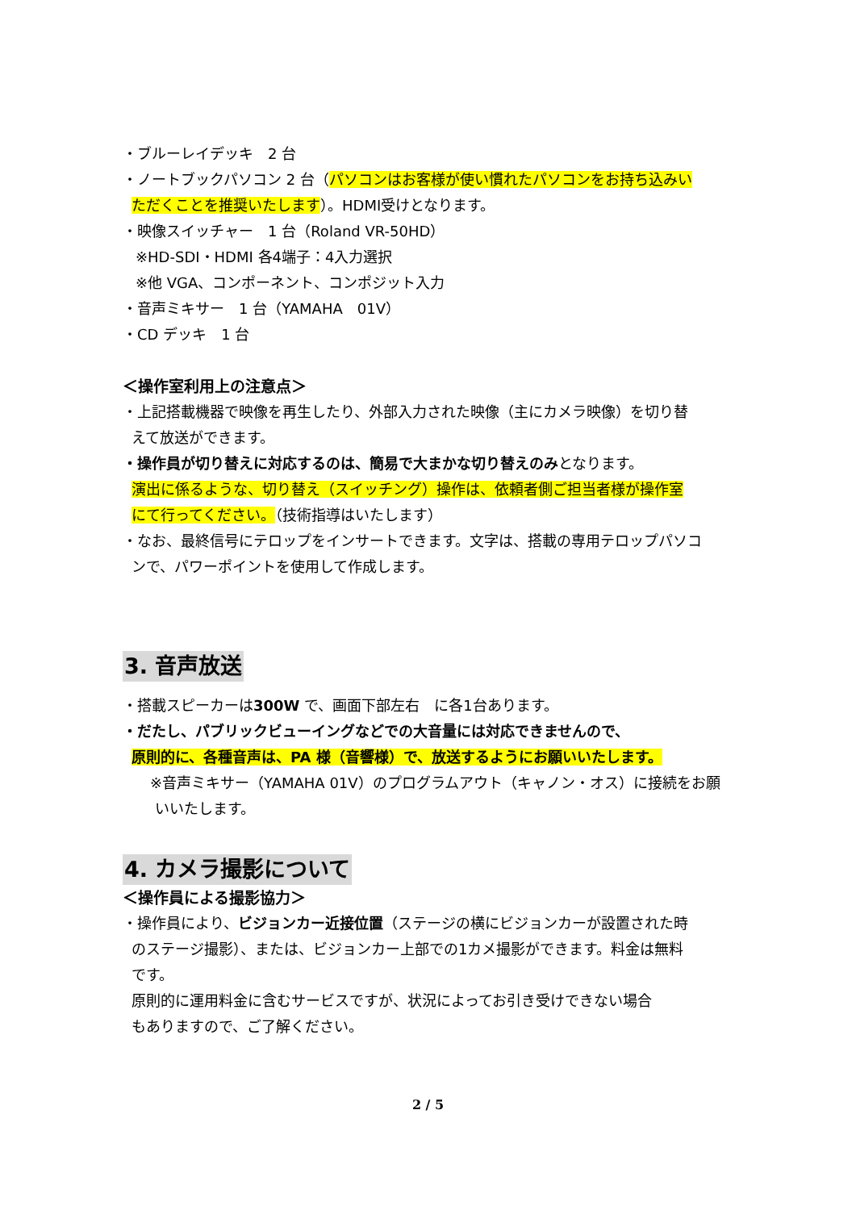・ブルーレイデッキ　2 台
・ノートブックパソコン 2 台（パソコンはお客様が使い慣れたパソコンをお持ち込みい
ただくことを推奨いたします）。HDMI受けとなります。
・映像スイッチャー　1 台（Roland VR-50HD）
※HD-SDI・HDMI 各4端子：4入力選択
※他 VGA、コンポーネント、コンポジット入力
・音声ミキサー　1 台（YAMAHA　01V）
・CD デッキ　1 台
＜操作室利用上の注意点＞
・上記搭載機器で映像を再生したり、外部入力された映像（主にカメラ映像）を切り替
えて放送ができます。
・操作員が切り替えに対応するのは、簡易で大まかな切り替えのみとなります。
演出に係るような、切り替え（スイッチング）操作は、依頼者側ご担当者様が操作室
にて行ってください。（技術指導はいたします）
・なお、最終信号にテロップをインサートできます。文字は、搭載の専用テロップパソコ
ンで、パワーポイントを使用して作成します。
3. 音声放送
・搭載スピーカーは300W で、画面下部左右　に各1台あります。
・だたし、パブリックビューイングなどでの大音量には対応できませんので、
原則的に、各種音声は、PA 様（音響様）で、放送するようにお願いいたします。
　※音声ミキサー（YAMAHA 01V）のプログラムアウト（キャノン・オス）に接続をお願
いいたします。
4. カメラ撮影について
＜操作員による撮影協力＞
・操作員により、ビジョンカー近接位置（ステージの横にビジョンカーが設置された時
のステージ撮影）、または、ビジョンカー上部での1カメ撮影ができます。料金は無料
です。
原則的に運用料金に含むサービスですが、状況によってお引き受けできない場合
もありますので、ご了解ください。
2 / 5